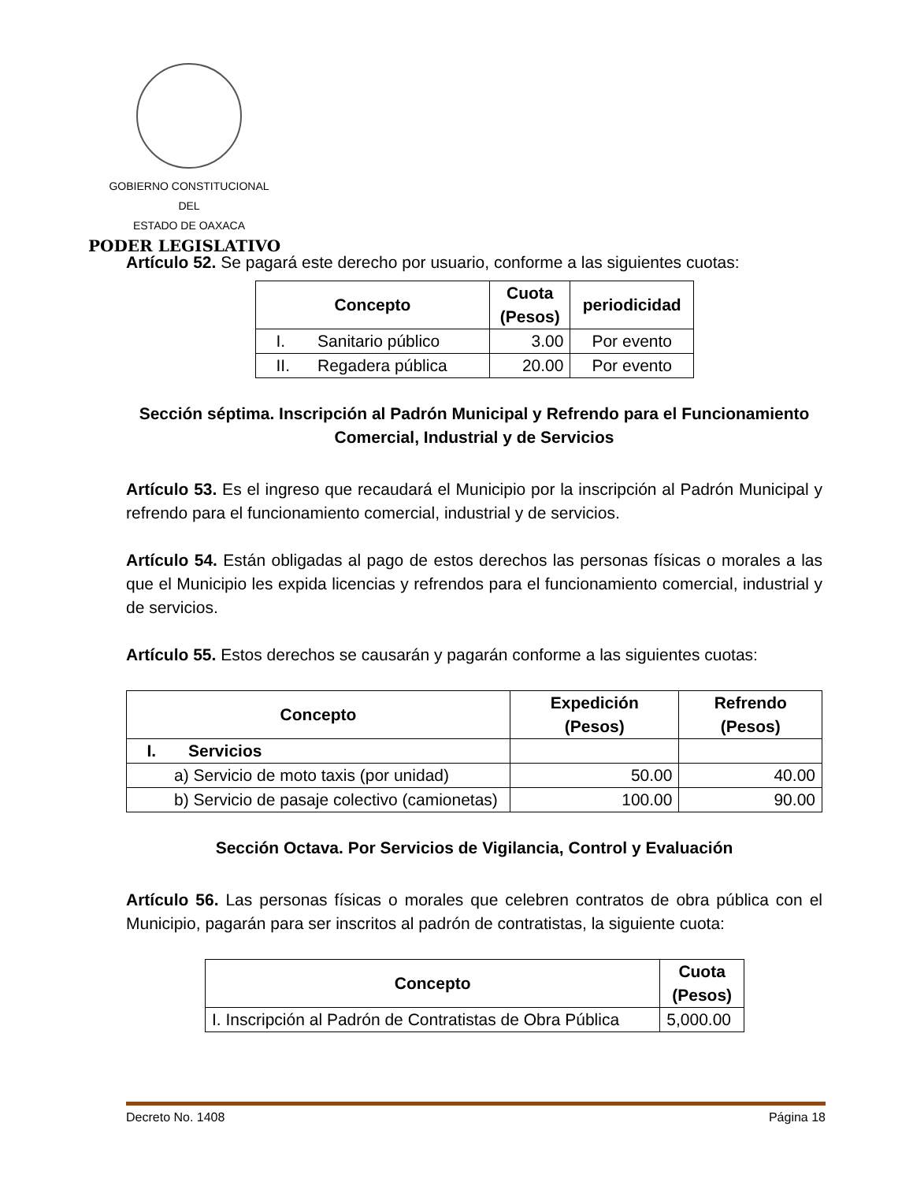GOBIERNO CONSTITUCIONAL
DEL
ESTADO DE OAXACA
PODER LEGISLATIVO
Artículo 52. Se pagará este derecho por usuario, conforme a las siguientes cuotas:
| Concepto | Cuota (Pesos) | periodicidad |
| --- | --- | --- |
| I. Sanitario público | 3.00 | Por evento |
| II. Regadera pública | 20.00 | Por evento |
Sección séptima. Inscripción al Padrón Municipal y Refrendo para el Funcionamiento Comercial, Industrial y de Servicios
Artículo 53. Es el ingreso que recaudará el Municipio por la inscripción al Padrón Municipal y refrendo para el funcionamiento comercial, industrial y de servicios.
Artículo 54. Están obligadas al pago de estos derechos las personas físicas o morales a las que el Municipio les expida licencias y refrendos para el funcionamiento comercial, industrial y de servicios.
Artículo 55. Estos derechos se causarán y pagarán conforme a las siguientes cuotas:
| Concepto | Expedición (Pesos) | Refrendo (Pesos) |
| --- | --- | --- |
| I. Servicios | | |
| a) Servicio de moto taxis (por unidad) | 50.00 | 40.00 |
| b) Servicio de pasaje colectivo (camionetas) | 100.00 | 90.00 |
Sección Octava. Por Servicios de Vigilancia, Control y Evaluación
Artículo 56. Las personas físicas o morales que celebren contratos de obra pública con el Municipio, pagarán para ser inscritos al padrón de contratistas, la siguiente cuota:
| Concepto | Cuota (Pesos) |
| --- | --- |
| I. Inscripción al Padrón de Contratistas de Obra Pública | 5,000.00 |
Decreto No. 1408 Página 18